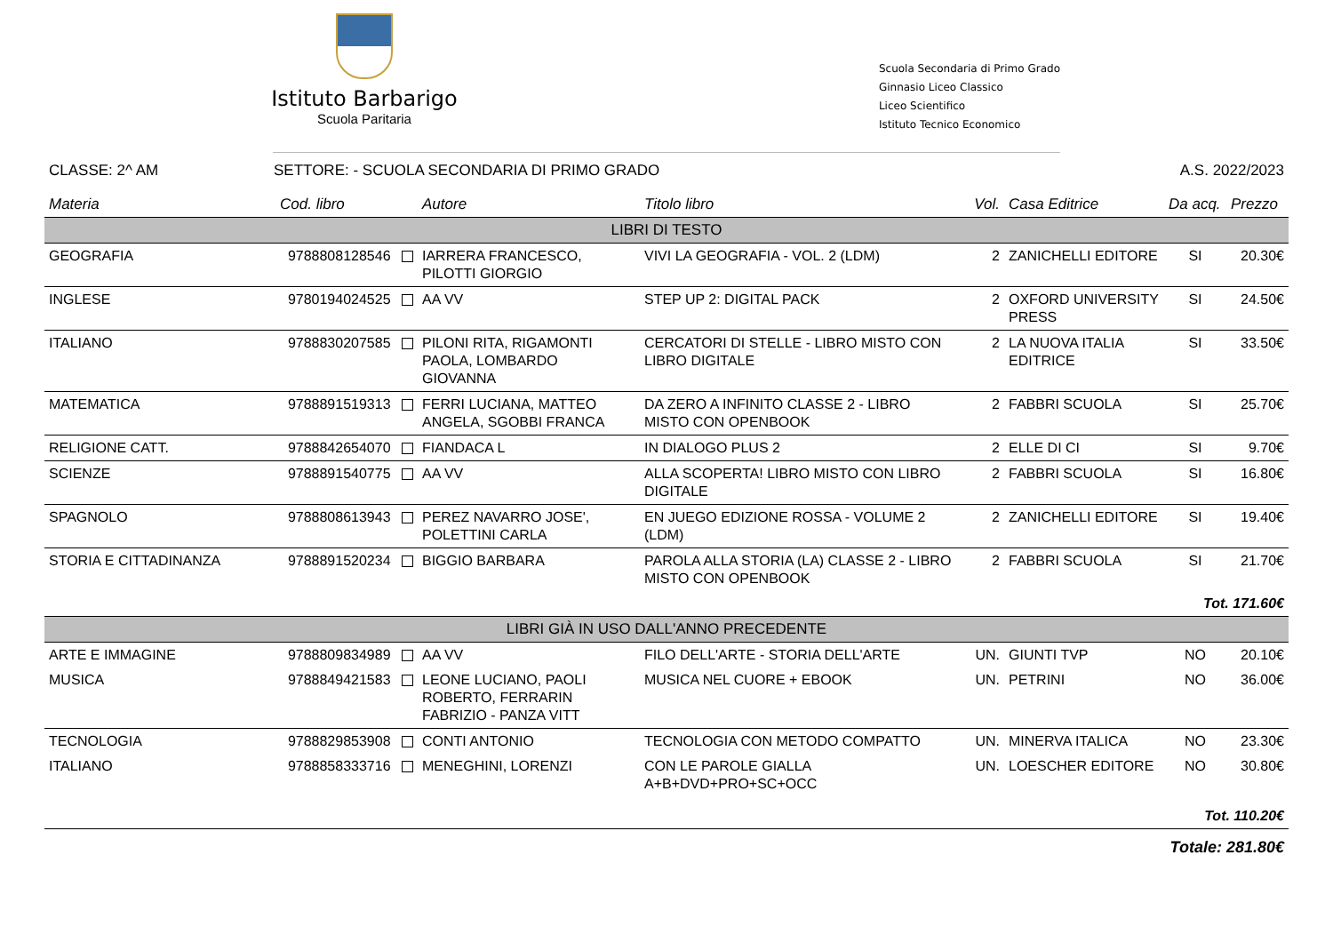Istituto Barbarigo
Scuola Paritaria
Scuola Secondaria di Primo Grado
Ginnasio Liceo Classico
Liceo Scientifico
Istituto Tecnico Economico
CLASSE: 2^ AM SETTORE: - SCUOLA SECONDARIA DI PRIMO GRADO A.S. 2022/2023
| Materia | Cod. libro | Autore | Titolo libro | Vol. | Casa Editrice | Da acq. | Prezzo |
| --- | --- | --- | --- | --- | --- | --- | --- |
| LIBRI DI TESTO | | | | | | | |
| GEOGRAFIA | 9788808128546 | IARRERA FRANCESCO, PILOTTI GIORGIO | VIVI LA GEOGRAFIA - VOL. 2 (LDM) | 2 | ZANICHELLI EDITORE | SI | 20.30€ |
| INGLESE | 9780194024525 | AA VV | STEP UP 2: DIGITAL PACK | 2 | OXFORD UNIVERSITY PRESS | SI | 24.50€ |
| ITALIANO | 9788830207585 | PILONI RITA, RIGAMONTI PAOLA, LOMBARDO GIOVANNA | CERCATORI DI STELLE - LIBRO MISTO CON LIBRO DIGITALE | 2 | LA NUOVA ITALIA EDITRICE | SI | 33.50€ |
| MATEMATICA | 9788891519313 | FERRI LUCIANA, MATTEO ANGELA, SGOBBI FRANCA | DA ZERO A INFINITO CLASSE 2 - LIBRO MISTO CON OPENBOOK | 2 | FABBRI SCUOLA | SI | 25.70€ |
| RELIGIONE CATT. | 9788842654070 | FIANDACA L | IN DIALOGO PLUS 2 | 2 | ELLE DI CI | SI | 9.70€ |
| SCIENZE | 9788891540775 | AA VV | ALLA SCOPERTA! LIBRO MISTO CON LIBRO DIGITALE | 2 | FABBRI SCUOLA | SI | 16.80€ |
| SPAGNOLO | 9788808613943 | PEREZ NAVARRO JOSE', POLETTINI CARLA | EN JUEGO EDIZIONE ROSSA - VOLUME 2 (LDM) | 2 | ZANICHELLI EDITORE | SI | 19.40€ |
| STORIA E CITTADINANZA | 9788891520234 | BIGGIO BARBARA | PAROLA ALLA STORIA (LA) CLASSE 2 - LIBRO MISTO CON OPENBOOK | 2 | FABBRI SCUOLA | SI | 21.70€ |
| Tot. 171.60€ | | | | | | | |
| LIBRI GIÀ IN USO DALL'ANNO PRECEDENTE | | | | | | | |
| ARTE E IMMAGINE | 9788809834989 | AA VV | FILO DELL'ARTE - STORIA DELL'ARTE | UN. | GIUNTI TVP | NO | 20.10€ |
| MUSICA | 9788849421583 | LEONE LUCIANO, PAOLI ROBERTO, FERRARIN FABRIZIO - PANZA VITT | MUSICA NEL CUORE + EBOOK | UN. | PETRINI | NO | 36.00€ |
| TECNOLOGIA | 9788829853908 | CONTI ANTONIO | TECNOLOGIA CON METODO COMPATTO | UN. | MINERVA ITALICA | NO | 23.30€ |
| ITALIANO | 9788858333716 | MENEGHINI, LORENZI | CON LE PAROLE GIALLA A+B+DVD+PRO+SC+OCC | UN. | LOESCHER EDITORE | NO | 30.80€ |
| Tot. 110.20€ | | | | | | | |
| Totale: 281.80€ | | | | | | | |